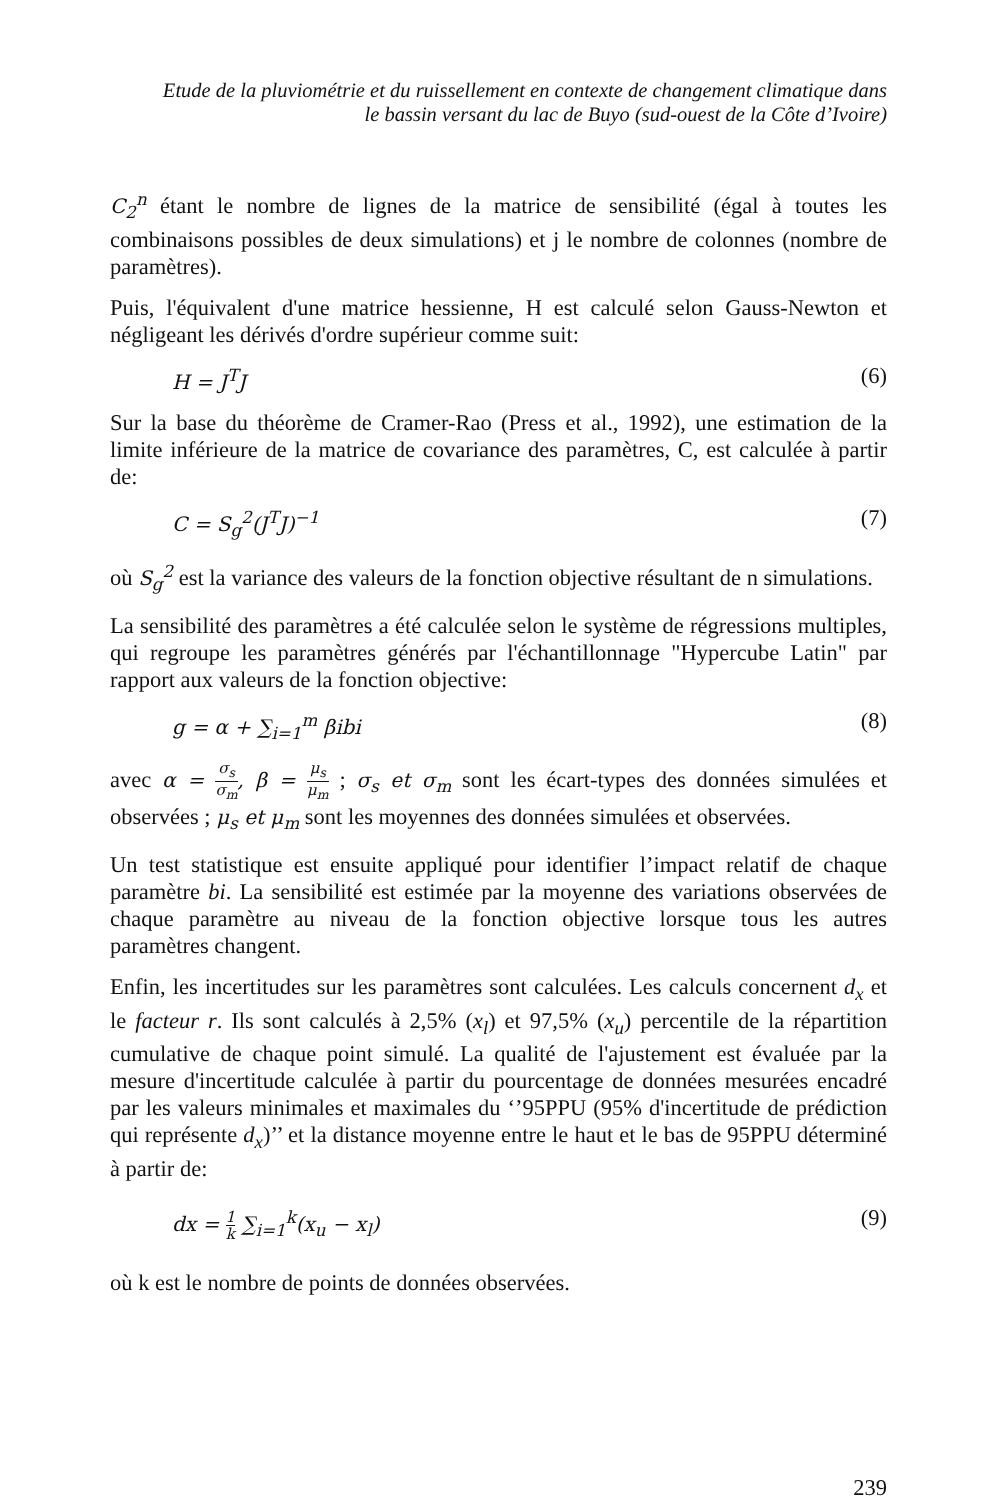Etude de la pluviométrie et du ruissellement en contexte de changement climatique dans
le bassin versant du lac de Buyo (sud-ouest de la Côte d’Ivoire)
C<sub>2</sub><sup>n</sup> étant le nombre de lignes de la matrice de sensibilité (égal à toutes les combinaisons possibles de deux simulations) et j le nombre de colonnes (nombre de paramètres).
Puis, l'équivalent d'une matrice hessienne, H est calculé selon Gauss-Newton et négligeant les dérivés d'ordre supérieur comme suit:
H = J<sup>T</sup>J (6)
Sur la base du théorème de Cramer-Rao (Press et al., 1992), une estimation de la limite inférieure de la matrice de covariance des paramètres, C, est calculée à partir de:
C = S<sub>g</sub><sup>2</sup>(J<sup>T</sup>J)<sup>−1</sup> (7)
où S<sub>g</sub><sup>2</sup> est la variance des valeurs de la fonction objective résultant de n simulations.
La sensibilité des paramètres a été calculée selon le système de régressions multiples, qui regroupe les paramètres générés par l'échantillonnage "Hypercube Latin" par rapport aux valeurs de la fonction objective:
g = α + ∑<sub>i=1</sub><sup>m</sup> βibi (8)
avec α = σ<sub>s</sub> σ<sub>m</sub>, β = μ<sub>s</sub> μ<sub>m</sub> ; σ<sub>s</sub> et σ<sub>m</sub> sont les écart-types des données simulées et observées ; μ<sub>s</sub> et μ<sub>m</sub> sont les moyennes des données simulées et observées.
Un test statistique est ensuite appliqué pour identifier l’impact relatif de chaque paramètre bi. La sensibilité est estimée par la moyenne des variations observées de chaque paramètre au niveau de la fonction objective lorsque tous les autres paramètres changent.
Enfin, les incertitudes sur les paramètres sont calculées. Les calculs concernent d<sub>x</sub> et le facteur r. Ils sont calculés à 2,5% (x<sub>l</sub>) et 97,5% (x<sub>u</sub>) percentile de la répartition cumulative de chaque point simulé. La qualité de l'ajustement est évaluée par la mesure d'incertitude calculée à partir du pourcentage de données mesurées encadré par les valeurs minimales et maximales du ‘’95PPU (95% d'incertitude de prédiction qui représente d<sub>x</sub>)’’ et la distance moyenne entre le haut et le bas de 95PPU déterminé à partir de:
dx = 1 k ∑<sub>i=1</sub><sup>k</sup>(x<sub>u</sub> − x<sub>l</sub>) (9)
où k est le nombre de points de données observées.
239